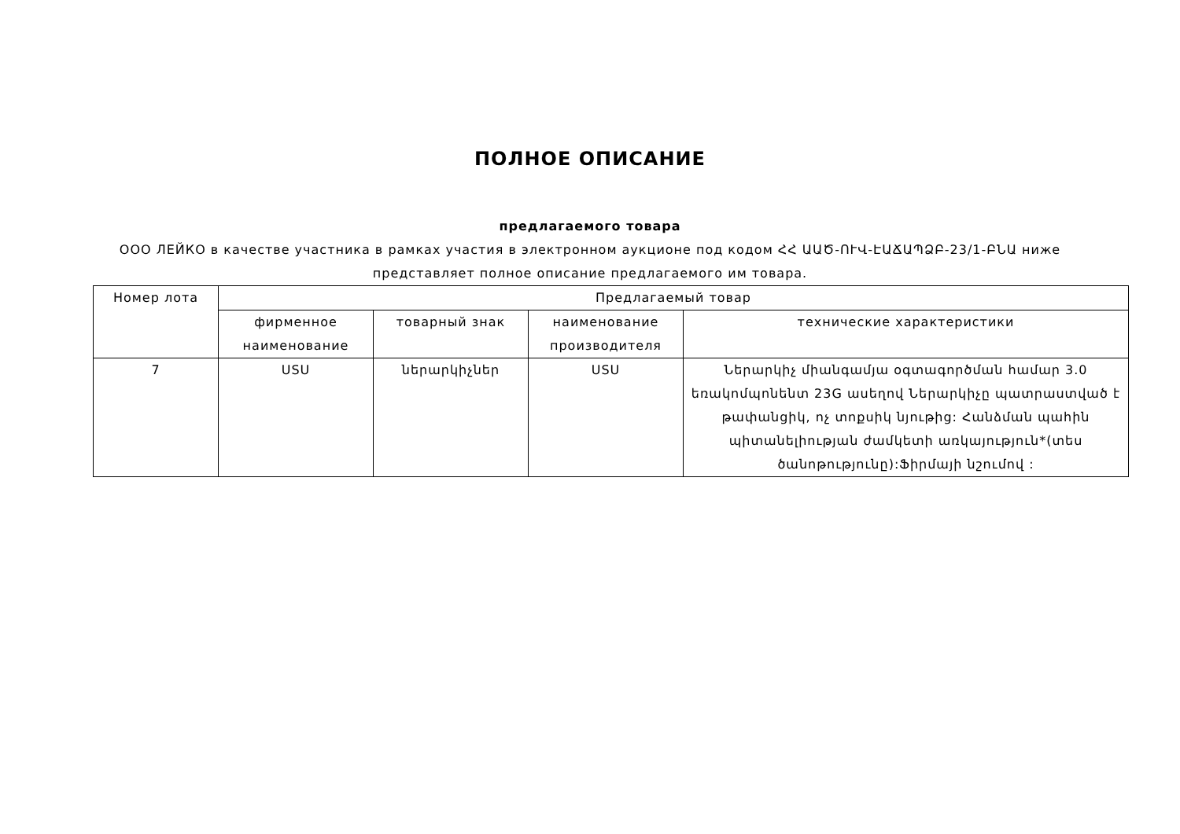ПОЛНОЕ ОПИСАНИЕ
предлагаемого товара
ООО ЛЕЙКО в качестве участника в рамках участия в электронном аукционе под кодом ՀՀ ԱԱԾ-ՈՒՎ-ԷԱՃԱՊՁԲ-23/1-ԲՆԱ ниже представляет полное описание предлагаемого им товара.
| Номер лота | Предлагаемый товар | | | |
| --- | --- | --- | --- | --- |
| | фирменное наименование | товарный знак | наименование производителя | технические характеристики |
| 7 | USU | ներարկիչներ | USU | Ներարկիչ միանգամյա օգտագործման համար 3.0 եռակոմպոնենտ 23G ասեղով Ներարկիչը պատրաստված է թափանցիկ, ոչ տոքսիկ նյութից: Հանձման պահին պիտանելիության ժամկետի առկայություն*(տես ծանոթությունը):Ֆիրմայի նշումով : |